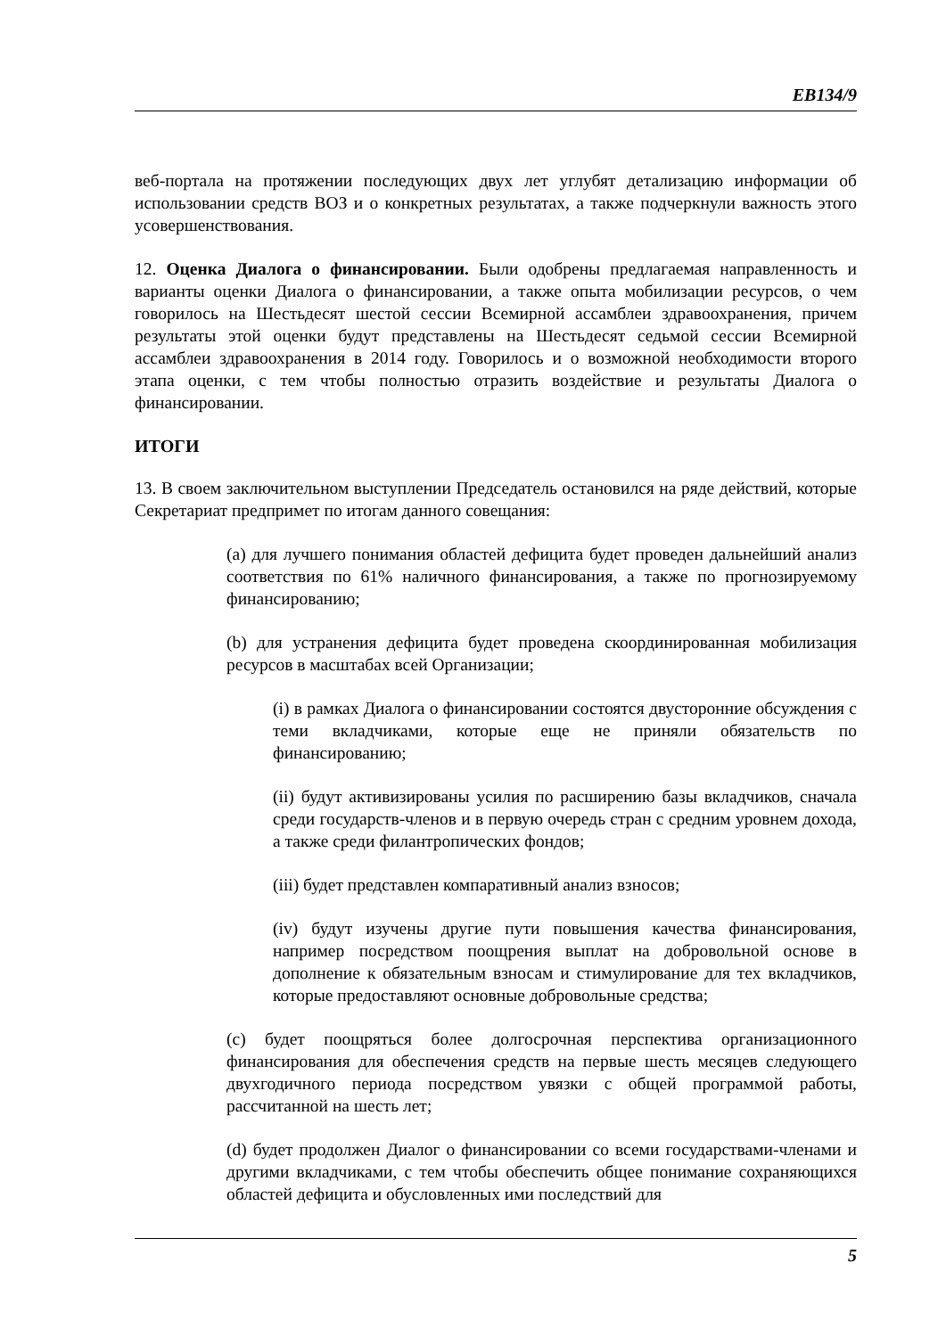EB134/9
веб-портала на протяжении последующих двух лет углубят детализацию информации об использовании средств ВОЗ и о конкретных результатах, а также подчеркнули важность этого усовершенствования.
12. Оценка Диалога о финансировании. Были одобрены предлагаемая направленность и варианты оценки Диалога о финансировании, а также опыта мобилизации ресурсов, о чем говорилось на Шестьдесят шестой сессии Всемирной ассамблеи здравоохранения, причем результаты этой оценки будут представлены на Шестьдесят седьмой сессии Всемирной ассамблеи здравоохранения в 2014 году. Говорилось и о возможной необходимости второго этапа оценки, с тем чтобы полностью отразить воздействие и результаты Диалога о финансировании.
ИТОГИ
13. В своем заключительном выступлении Председатель остановился на ряде действий, которые Секретариат предпримет по итогам данного совещания:
(a) для лучшего понимания областей дефицита будет проведен дальнейший анализ соответствия по 61% наличного финансирования, а также по прогнозируемому финансированию;
(b) для устранения дефицита будет проведена скоординированная мобилизация ресурсов в масштабах всей Организации;
(i) в рамках Диалога о финансировании состоятся двусторонние обсуждения с теми вкладчиками, которые еще не приняли обязательств по финансированию;
(ii) будут активизированы усилия по расширению базы вкладчиков, сначала среди государств-членов и в первую очередь стран с средним уровнем дохода, а также среди филантропических фондов;
(iii) будет представлен компаративный анализ взносов;
(iv) будут изучены другие пути повышения качества финансирования, например посредством поощрения выплат на добровольной основе в дополнение к обязательным взносам и стимулирование для тех вкладчиков, которые предоставляют основные добровольные средства;
(c) будет поощряться более долгосрочная перспектива организационного финансирования для обеспечения средств на первые шесть месяцев следующего двухгодичного периода посредством увязки с общей программой работы, рассчитанной на шесть лет;
(d) будет продолжен Диалог о финансировании со всеми государствами-членами и другими вкладчиками, с тем чтобы обеспечить общее понимание сохраняющихся областей дефицита и обусловленных ими последствий для
5